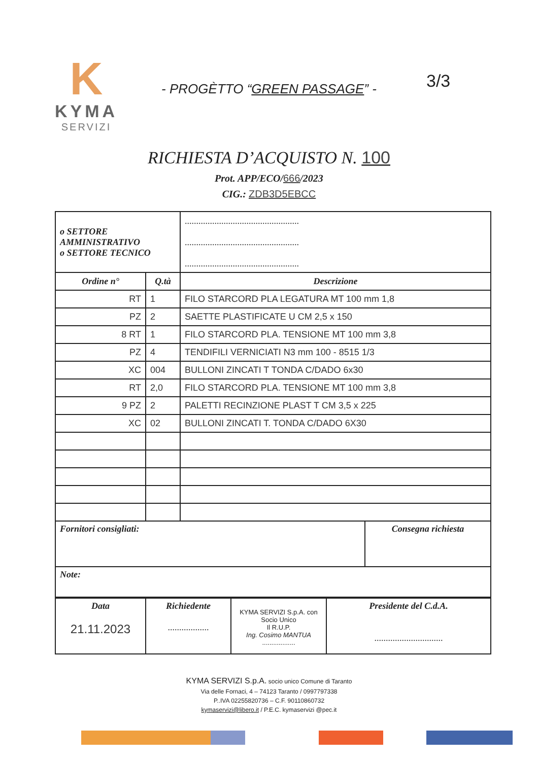K
KYMA
SERVIZI
3/3
- PROGÈTTO “GREEN PASSAGE” -
RICHIESTA D’ACQUISTO N. 100
Prot. APP/ECO/666/2023
CIG.: ZDB3D5EBCC
| o SETTORE AMMINISTRATIVO o SETTORE TECNICO | | .................................................. .................................................. .................................................. | |
| Ordine n° | Q.tà | Descrizione | |
| RT | 1 | FILO STARCORD PLA LEGATURA MT 100 mm 1,8 | |
| PZ | 2 | SAETTE PLASTIFICATE U CM 2,5 x 150 | |
| 8 RT | 1 | FILO STARCORD PLA. TENSIONE MT 100 mm 3,8 | |
| PZ | 4 | TENDIFILI VERNICIATI N3 mm 100 - 8515 1/3 | |
| XC | 004 | BULLONI ZINCATI T TONDA C/DADO 6x30 | |
| RT | 2,0 | FILO STARCORD PLA. TENSIONE MT 100 mm 3,8 | |
| 9 PZ | 2 | PALETTI RECINZIONE PLAST T CM 3,5 x 225 | |
| XC | 02 | BULLONI ZINCATI T. TONDA C/DADO 6X30 | |
| Fornitori consigliati: | | | Consegna richiesta |
| Note: | | | |
| Data 21.11.2023 | Richiedente .................. | KYMA SERVIZI S.p.A. con Socio Unico Il R.U.P. Ing. Cosimo MANTUA .................. | Presidente del C.d.A. .............................. |
KYMA SERVIZI S.p.A. socio unico Comune di Taranto
Via delle Fornaci, 4 – 74123 Taranto / 0997797338
P..IVA 02255820736 – C.F. 90110860732
kymaservizi@libero.it / P.E.C. kymaservizi @pec.it